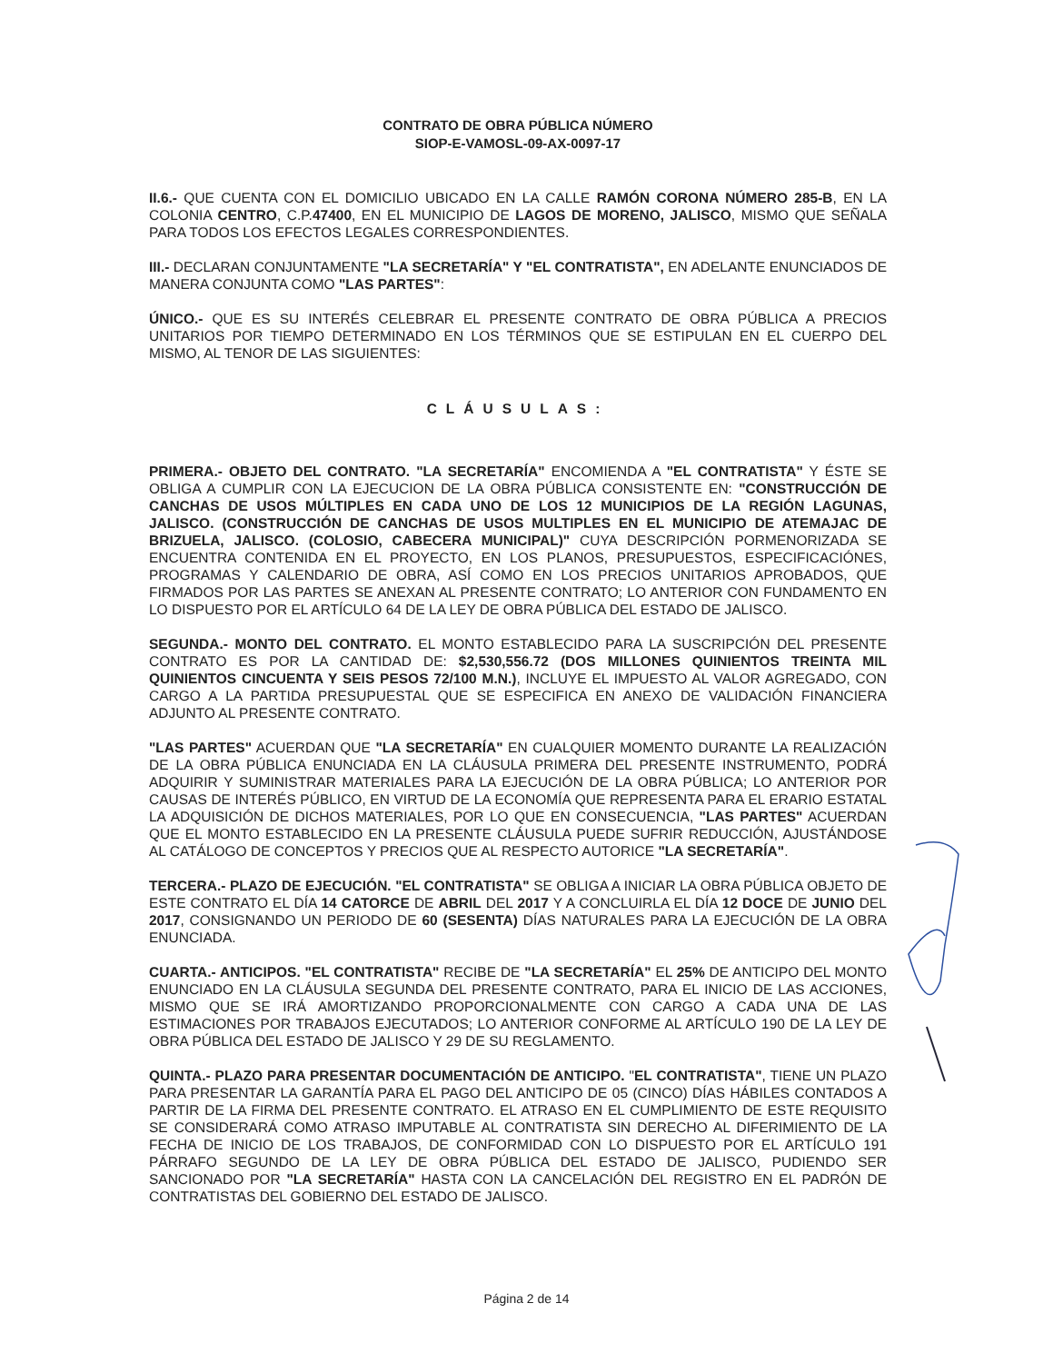CONTRATO DE OBRA PÚBLICA NÚMERO
SIOP-E-VAMOSL-09-AX-0097-17
II.6.- QUE CUENTA CON EL DOMICILIO UBICADO EN LA CALLE RAMÓN CORONA NÚMERO 285-B, EN LA COLONIA CENTRO, C.P.47400, EN EL MUNICIPIO DE LAGOS DE MORENO, JALISCO, MISMO QUE SEÑALA PARA TODOS LOS EFECTOS LEGALES CORRESPONDIENTES.
III.- DECLARAN CONJUNTAMENTE "LA SECRETARÍA" Y "EL CONTRATISTA", EN ADELANTE ENUNCIADOS DE MANERA CONJUNTA COMO "LAS PARTES":
ÚNICO.- QUE ES SU INTERÉS CELEBRAR EL PRESENTE CONTRATO DE OBRA PÚBLICA A PRECIOS UNITARIOS POR TIEMPO DETERMINADO EN LOS TÉRMINOS QUE SE ESTIPULAN EN EL CUERPO DEL MISMO, AL TENOR DE LAS SIGUIENTES:
CLÁUSULAS:
PRIMERA.- OBJETO DEL CONTRATO. "LA SECRETARÍA" ENCOMIENDA A "EL CONTRATISTA" Y ÉSTE SE OBLIGA A CUMPLIR CON LA EJECUCION DE LA OBRA PÚBLICA CONSISTENTE EN: "CONSTRUCCIÓN DE CANCHAS DE USOS MÚLTIPLES EN CADA UNO DE LOS 12 MUNICIPIOS DE LA REGIÓN LAGUNAS, JALISCO. (CONSTRUCCIÓN DE CANCHAS DE USOS MULTIPLES EN EL MUNICIPIO DE ATEMAJAC DE BRIZUELA, JALISCO. (COLOSIO, CABECERA MUNICIPAL)" CUYA DESCRIPCIÓN PORMENORIZADA SE ENCUENTRA CONTENIDA EN EL PROYECTO, EN LOS PLANOS, PRESUPUESTOS, ESPECIFICACIÓNES, PROGRAMAS Y CALENDARIO DE OBRA, ASÍ COMO EN LOS PRECIOS UNITARIOS APROBADOS, QUE FIRMADOS POR LAS PARTES SE ANEXAN AL PRESENTE CONTRATO; LO ANTERIOR CON FUNDAMENTO EN LO DISPUESTO POR EL ARTÍCULO 64 DE LA LEY DE OBRA PÚBLICA DEL ESTADO DE JALISCO.
SEGUNDA.- MONTO DEL CONTRATO. EL MONTO ESTABLECIDO PARA LA SUSCRIPCIÓN DEL PRESENTE CONTRATO ES POR LA CANTIDAD DE: $2,530,556.72 (DOS MILLONES QUINIENTOS TREINTA MIL QUINIENTOS CINCUENTA Y SEIS PESOS 72/100 M.N.), INCLUYE EL IMPUESTO AL VALOR AGREGADO, CON CARGO A LA PARTIDA PRESUPUESTAL QUE SE ESPECIFICA EN ANEXO DE VALIDACIÓN FINANCIERA ADJUNTO AL PRESENTE CONTRATO.
"LAS PARTES" ACUERDAN QUE "LA SECRETARÍA" EN CUALQUIER MOMENTO DURANTE LA REALIZACIÓN DE LA OBRA PÚBLICA ENUNCIADA EN LA CLÁUSULA PRIMERA DEL PRESENTE INSTRUMENTO, PODRÁ ADQUIRIR Y SUMINISTRAR MATERIALES PARA LA EJECUCIÓN DE LA OBRA PÚBLICA; LO ANTERIOR POR CAUSAS DE INTERÉS PÚBLICO, EN VIRTUD DE LA ECONOMÍA QUE REPRESENTA PARA EL ERARIO ESTATAL LA ADQUISICIÓN DE DICHOS MATERIALES, POR LO QUE EN CONSECUENCIA, "LAS PARTES" ACUERDAN QUE EL MONTO ESTABLECIDO EN LA PRESENTE CLÁUSULA PUEDE SUFRIR REDUCCIÓN, AJUSTÁNDOSE AL CATÁLOGO DE CONCEPTOS Y PRECIOS QUE AL RESPECTO AUTORICE "LA SECRETARÍA".
TERCERA.- PLAZO DE EJECUCIÓN. "EL CONTRATISTA" SE OBLIGA A INICIAR LA OBRA PÚBLICA OBJETO DE ESTE CONTRATO EL DÍA 14 CATORCE DE ABRIL DEL 2017 Y A CONCLUIRLA EL DÍA 12 DOCE DE JUNIO DEL 2017, CONSIGNANDO UN PERIODO DE 60 (SESENTA) DÍAS NATURALES PARA LA EJECUCIÓN DE LA OBRA ENUNCIADA.
CUARTA.- ANTICIPOS. "EL CONTRATISTA" RECIBE DE "LA SECRETARÍA" EL 25% DE ANTICIPO DEL MONTO ENUNCIADO EN LA CLÁUSULA SEGUNDA DEL PRESENTE CONTRATO, PARA EL INICIO DE LAS ACCIONES, MISMO QUE SE IRÁ AMORTIZANDO PROPORCIONALMENTE CON CARGO A CADA UNA DE LAS ESTIMACIONES POR TRABAJOS EJECUTADOS; LO ANTERIOR CONFORME AL ARTÍCULO 190 DE LA LEY DE OBRA PÚBLICA DEL ESTADO DE JALISCO Y 29 DE SU REGLAMENTO.
QUINTA.- PLAZO PARA PRESENTAR DOCUMENTACIÓN DE ANTICIPO. "EL CONTRATISTA", TIENE UN PLAZO PARA PRESENTAR LA GARANTÍA PARA EL PAGO DEL ANTICIPO DE 05 (CINCO) DÍAS HÁBILES CONTADOS A PARTIR DE LA FIRMA DEL PRESENTE CONTRATO. EL ATRASO EN EL CUMPLIMIENTO DE ESTE REQUISITO SE CONSIDERARÁ COMO ATRASO IMPUTABLE AL CONTRATISTA SIN DERECHO AL DIFERIMIENTO DE LA FECHA DE INICIO DE LOS TRABAJOS, DE CONFORMIDAD CON LO DISPUESTO POR EL ARTÍCULO 191 PÁRRAFO SEGUNDO DE LA LEY DE OBRA PÚBLICA DEL ESTADO DE JALISCO, PUDIENDO SER SANCIONADO POR "LA SECRETARÍA" HASTA CON LA CANCELACIÓN DEL REGISTRO EN EL PADRÓN DE CONTRATISTAS DEL GOBIERNO DEL ESTADO DE JALISCO.
Página 2 de 14